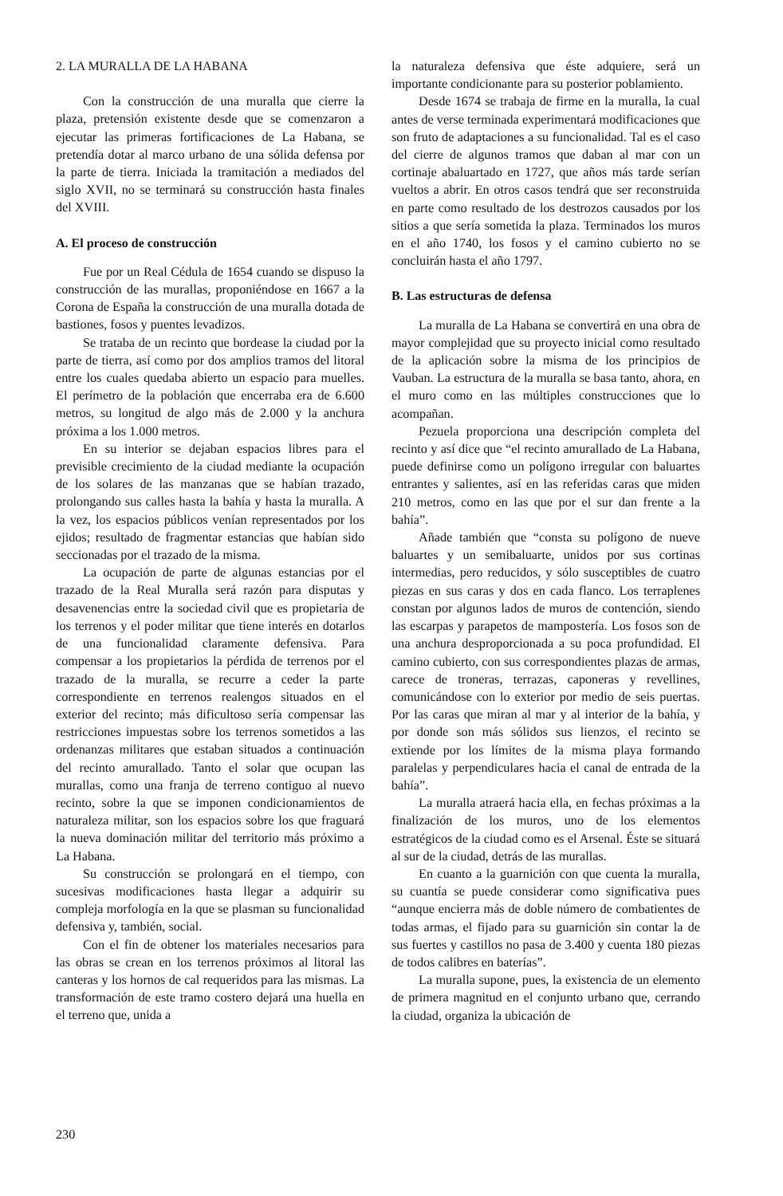2. LA MURALLA DE LA HABANA
Con la construcción de una muralla que cierre la plaza, pretensión existente desde que se comenzaron a ejecutar las primeras fortificaciones de La Habana, se pretendía dotar al marco urbano de una sólida defensa por la parte de tierra. Iniciada la tramitación a mediados del siglo XVII, no se terminará su construcción hasta finales del XVIII.
A. El proceso de construcción
Fue por un Real Cédula de 1654 cuando se dispuso la construcción de las murallas, proponiéndose en 1667 a la Corona de España la construcción de una muralla dotada de bastiones, fosos y puentes levadizos.
Se trataba de un recinto que bordease la ciudad por la parte de tierra, así como por dos amplios tramos del litoral entre los cuales quedaba abierto un espacio para muelles. El perímetro de la población que encerraba era de 6.600 metros, su longitud de algo más de 2.000 y la anchura próxima a los 1.000 metros.
En su interior se dejaban espacios libres para el previsible crecimiento de la ciudad mediante la ocupación de los solares de las manzanas que se habían trazado, prolongando sus calles hasta la bahía y hasta la muralla. A la vez, los espacios públicos venían representados por los ejidos; resultado de fragmentar estancias que habían sido seccionadas por el trazado de la misma.
La ocupación de parte de algunas estancias por el trazado de la Real Muralla será razón para disputas y desavenencias entre la sociedad civil que es propietaria de los terrenos y el poder militar que tiene interés en dotarlos de una funcionalidad claramente defensiva. Para compensar a los propietarios la pérdida de terrenos por el trazado de la muralla, se recurre a ceder la parte correspondiente en terrenos realengos situados en el exterior del recinto; más dificultoso sería compensar las restricciones impuestas sobre los terrenos sometidos a las ordenanzas militares que estaban situados a continuación del recinto amurallado. Tanto el solar que ocupan las murallas, como una franja de terreno contiguo al nuevo recinto, sobre la que se imponen condicionamientos de naturaleza militar, son los espacios sobre los que fraguará la nueva dominación militar del territorio más próximo a La Habana.
Su construcción se prolongará en el tiempo, con sucesivas modificaciones hasta llegar a adquirir su compleja morfología en la que se plasman su funcionalidad defensiva y, también, social.
Con el fin de obtener los materiales necesarios para las obras se crean en los terrenos próximos al litoral las canteras y los hornos de cal requeridos para las mismas. La transformación de este tramo costero dejará una huella en el terreno que, unida a
la naturaleza defensiva que éste adquiere, será un importante condicionante para su posterior poblamiento.
Desde 1674 se trabaja de firme en la muralla, la cual antes de verse terminada experimentará modificaciones que son fruto de adaptaciones a su funcionalidad. Tal es el caso del cierre de algunos tramos que daban al mar con un cortinaje abaluartado en 1727, que años más tarde serían vueltos a abrir. En otros casos tendrá que ser reconstruida en parte como resultado de los destrozos causados por los sitios a que sería sometida la plaza. Terminados los muros en el año 1740, los fosos y el camino cubierto no se concluirán hasta el año 1797.
B. Las estructuras de defensa
La muralla de La Habana se convertirá en una obra de mayor complejidad que su proyecto inicial como resultado de la aplicación sobre la misma de los principios de Vauban. La estructura de la muralla se basa tanto, ahora, en el muro como en las múltiples construcciones que lo acompañan.
Pezuela proporciona una descripción completa del recinto y así dice que “el recinto amurallado de La Habana, puede definirse como un polígono irregular con baluartes entrantes y salientes, así en las referidas caras que miden 210 metros, como en las que por el sur dan frente a la bahía”.
Añade también que “consta su polígono de nueve baluartes y un semibaluarte, unidos por sus cortinas intermedias, pero reducidos, y sólo susceptibles de cuatro piezas en sus caras y dos en cada flanco. Los terraplenes constan por algunos lados de muros de contención, siendo las escarpas y parapetos de mampostería. Los fosos son de una anchura desproporcionada a su poca profundidad. El camino cubierto, con sus correspondientes plazas de armas, carece de troneras, terrazas, caponeras y revellines, comunicándose con lo exterior por medio de seis puertas. Por las caras que miran al mar y al interior de la bahía, y por donde son más sólidos sus lienzos, el recinto se extiende por los límites de la misma playa formando paralelas y perpendiculares hacia el canal de entrada de la bahía”.
La muralla atraerá hacia ella, en fechas próximas a la finalización de los muros, uno de los elementos estratégicos de la ciudad como es el Arsenal. Éste se situará al sur de la ciudad, detrás de las murallas.
En cuanto a la guarnición con que cuenta la muralla, su cuantía se puede considerar como significativa pues “aunque encierra más de doble número de combatientes de todas armas, el fijado para su guarnición sin contar la de sus fuertes y castillos no pasa de 3.400 y cuenta 180 piezas de todos calibres en baterías”.
La muralla supone, pues, la existencia de un elemento de primera magnitud en el conjunto urbano que, cerrando la ciudad, organiza la ubicación de
230